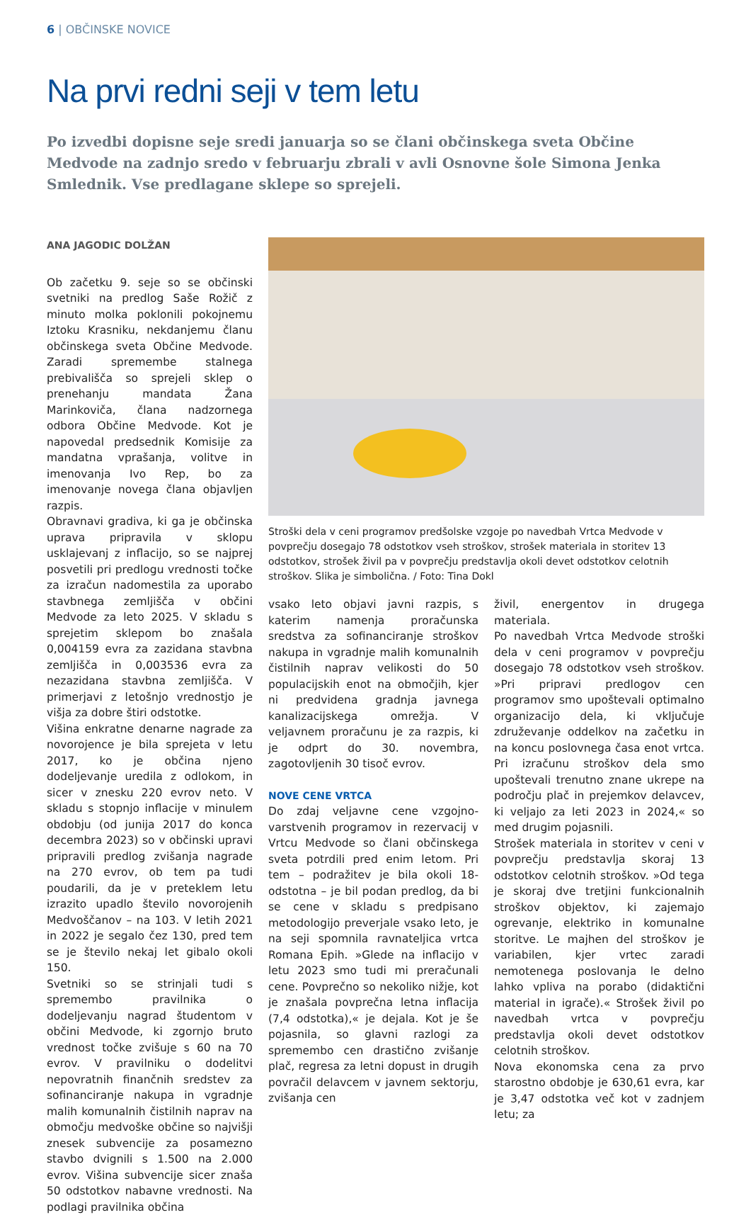6 | OBČINSKE NOVICE
Na prvi redni seji v tem letu
Po izvedbi dopisne seje sredi januarja so se člani občinskega sveta Občine Medvode na zadnjo sredo v februarju zbrali v avli Osnovne šole Simona Jenka Smlednik. Vse predlagane sklepe so sprejeli.
ANA JAGODIC DOLŽAN
Ob začetku 9. seje so se občinski svetniki na predlog Saše Rožič z minuto molka poklonili pokojnemu Iztoku Krasniku, nekdanjemu članu občinskega sveta Občine Medvode. Zaradi spremembe stalnega prebivališča so sprejeli sklep o prenehanju mandata Žana Marinkoviča, člana nadzornega odbora Občine Medvode. Kot je napovedal predsednik Komisije za mandatna vprašanja, volitve in imenovanja Ivo Rep, bo za imenovanje novega člana objavljen razpis.
Obravnavi gradiva, ki ga je občinska uprava pripravila v sklopu usklajevanj z inflacijo, so se najprej posvetili pri predlogu vrednosti točke za izračun nadomestila za uporabo stavbnega zemljišča v občini Medvode za leto 2025. V skladu s sprejetim sklepom bo znašala 0,004159 evra za zazidana stavbna zemljišča in 0,003536 evra za nezazidana stavbna zemljišča. V primerjavi z letošnjo vrednostjo je višja za dobre štiri odstotke.
Višina enkratne denarne nagrade za novorojence je bila sprejeta v letu 2017, ko je občina njeno dodeljevanje uredila z odlokom, in sicer v znesku 220 evrov neto. V skladu s stopnjo inflacije v minulem obdobju (od junija 2017 do konca decembra 2023) so v občinski upravi pripravili predlog zvišanja nagrade na 270 evrov, ob tem pa tudi poudarili, da je v preteklem letu izrazito upadlo število novorojenih Medvoščanov – na 103. V letih 2021 in 2022 je segalo čez 130, pred tem se je število nekaj let gibalo okoli 150.
Svetniki so se strinjali tudi s spremembo pravilnika o dodeljevanju nagrad študentom v občini Medvode, ki zgornjo bruto vrednost točke zvišuje s 60 na 70 evrov. V pravilniku o dodelitvi nepovratnih finančnih sredstev za sofinanciranje nakupa in vgradnje malih komunalnih čistilnih naprav na območju medvoške občine so najvišji znesek subvencije za posamezno stavbo dvignili s 1.500 na 2.000 evrov. Višina subvencije sicer znaša 50 odstotkov nabavne vrednosti. Na podlagi pravilnika občina
Stroški dela v ceni programov predšolske vzgoje po navedbah Vrtca Medvode v povprečju dosegajo 78 odstotkov vseh stroškov, strošek materiala in storitev 13 odstotkov, strošek živil pa v povprečju predstavlja okoli devet odstotkov celotnih stroškov. Slika je simbolična. / Foto: Tina Dokl
vsako leto objavi javni razpis, s katerim namenja proračunska sredstva za sofinanciranje stroškov nakupa in vgradnje malih komunalnih čistilnih naprav velikosti do 50 populacijskih enot na območjih, kjer ni predvidena gradnja javnega kanalizacijskega omrežja. V veljavnem proračunu je za razpis, ki je odprt do 30. novembra, zagotovljenih 30 tisoč evrov.
NOVE CENE VRTCA
Do zdaj veljavne cene vzgojno-varstvenih programov in rezervacij v Vrtcu Medvode so člani občinskega sveta potrdili pred enim letom. Pri tem – podražitev je bila okoli 18-odstotna – je bil podan predlog, da bi se cene v skladu s predpisano metodologijo preverjale vsako leto, je na seji spomnila ravnateljica vrtca Romana Epih. »Glede na inflacijo v letu 2023 smo tudi mi preračunali cene. Povprečno so nekoliko nižje, kot je znašala povprečna letna inflacija (7,4 odstotka),« je dejala. Kot je še pojasnila, so glavni razlogi za spremembo cen drastično zvišanje plač, regresa za letni dopust in drugih povračil delavcem v javnem sektorju, zvišanja cen
živil, energentov in drugega materiala.
Po navedbah Vrtca Medvode stroški dela v ceni programov v povprečju dosegajo 78 odstotkov vseh stroškov. »Pri pripravi predlogov cen programov smo upoštevali optimalno organizacijo dela, ki vključuje združevanje oddelkov na začetku in na koncu poslovnega časa enot vrtca. Pri izračunu stroškov dela smo upoštevali trenutno znane ukrepe na področju plač in prejemkov delavcev, ki veljajo za leti 2023 in 2024,« so med drugim pojasnili.
Strošek materiala in storitev v ceni v povprečju predstavlja skoraj 13 odstotkov celotnih stroškov. »Od tega je skoraj dve tretjini funkcionalnih stroškov objektov, ki zajemajo ogrevanje, elektriko in komunalne storitve. Le majhen del stroškov je variabilen, kjer vrtec zaradi nemotenega poslovanja le delno lahko vpliva na porabo (didaktični material in igrače).« Strošek živil po navedbah vrtca v povprečju predstavlja okoli devet odstotkov celotnih stroškov.
Nova ekonomska cena za prvo starostno obdobje je 630,61 evra, kar je 3,47 odstotka več kot v zadnjem letu; za